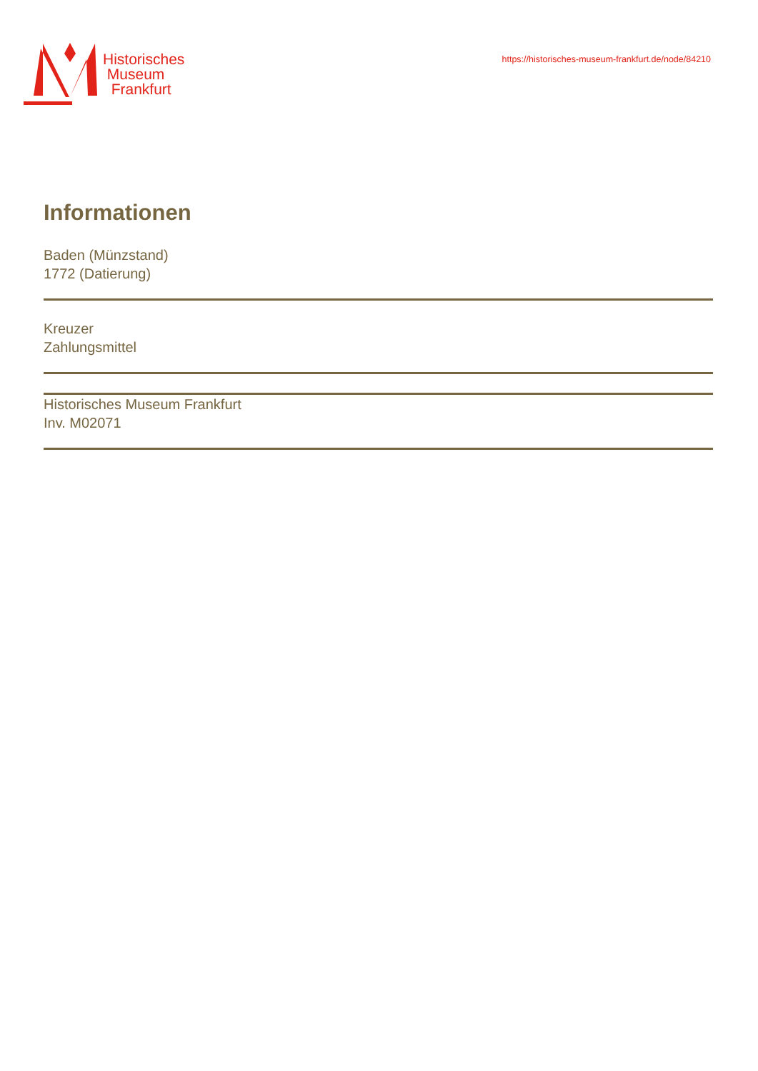Historisches
Museum
Frankfurt
https://historisches-museum-frankfurt.de/node/84210
Informationen
Baden (Münzstand)
1772 (Datierung)
Kreuzer
Zahlungsmittel
Historisches Museum Frankfurt
Inv. M02071